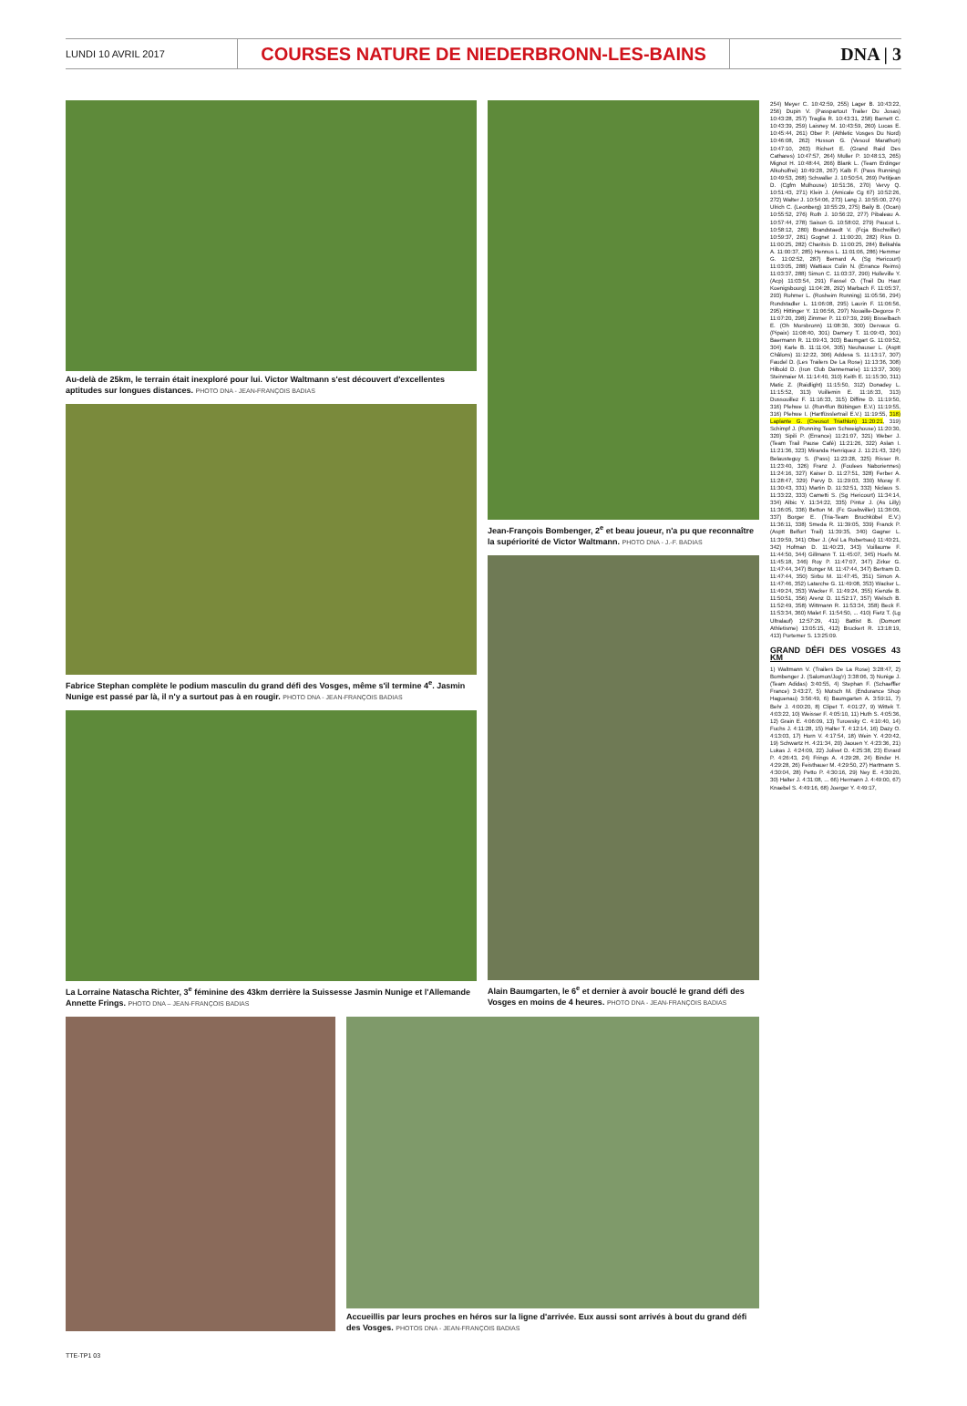LUNDI 10 AVRIL 2017
COURSES NATURE DE NIEDERBRONN-LES-BAINS
DNA | 3
Au-delà de 25km, le terrain était inexploré pour lui. Victor Waltmann s'est découvert d'excellentes aptitudes sur longues distances. PHOTO DNA - JEAN-FRANÇOIS BADIAS
Fabrice Stephan complète le podium masculin du grand défi des Vosges, même s'il termine 4<sup>e</sup>. Jasmin Nunige est passé par là, il n'y a surtout pas à en rougir. PHOTO DNA - JEAN-FRANÇOIS BADIAS
La Lorraine Natascha Richter, 3<sup>e</sup> féminine des 43km derrière la Suissesse Jasmin Nunige et l'Allemande Annette Frings. PHOTO DNA – JEAN-FRANÇOIS BADIAS
Jean-François Bombenger, 2<sup>e</sup> et beau joueur, n'a pu que reconnaître la supériorité de Victor Waltmann. PHOTO DNA - J.-F. BADIAS
Alain Baumgarten, le 6<sup>e</sup> et dernier à avoir bouclé le grand défi des Vosges en moins de 4 heures. PHOTO DNA - JEAN-FRANÇOIS BADIAS
Accueillis par leurs proches en héros sur la ligne d'arrivée. Eux aussi sont arrivés à bout du grand défi des Vosges. PHOTOS DNA - JEAN-FRANÇOIS BADIAS
254) Meyer C. 10:42:59, 255) Lager B. 10:43:22, 256) Dupin V. (Passpartout Trailer Du Josas) 10:43:28, 257) Traglia R. 10:43:31, 258) Barnett C. 10:43:39, 259) Laisney M. 10:43:59, 260) Lucas E. 10:45:44, 261) Ober P. (Athletic Vosges Du Nord) 10:46:08, 262) Husson G. (Vesoul Marathon) 10:47:10, 263) Richert E. (Grand Raid Des Cathares) 10:47:57, 264) Muller P. 10:48:13, 265) Mignot H. 10:48:44, 266) Blank L. (Team Erdinger Alkoholfrei) 10:49:28, 267) Kalb F. (Pass Running) 10:49:53, 268) Schwaller J. 10:50:54, 269) Petitjean D. (Cgfm Mulhouse) 10:51:36, 270) Vervy Q. 10:51:43, 271) Klein J. (Amicale Cg 67) 10:52:26, 272) Walter J. 10:54:06, 273) Lang J. 10:55:00, 274) Ulrich C. (Leonberg) 10:55:29, 275) Baily B. (Ocan) 10:55:52, 276) Roth J. 10:56:22, 277) Pibaleau A. 10:57:44, 278) Saison G. 10:58:02, 279) Paucot L. 10:58:12, 280) Brandstaedt V. (Fcja Bischwiller) 10:59:37, 281) Gognet J. 11:00:20, 282) Rius D. 11:00:25, 282) Charitsis D. 11:00:25, 284) Belkahla A. 11:00:37, 285) Hennus L. 11:01:06, 286) Hemmer G. 11:02:52, 287) Bernard A. (Sg Hericourt) 11:03:05, 288) Wattiaux Colin N. (Errance Reims) 11:03:37, 288) Simon C. 11:03:37, 290) Holleville Y. (Acp) 11:03:54, 291) Fassel O. (Trail Du Haut Koenigsbourg) 11:04:28, 292) Marbach F. 11:05:37, 293) Rohmer L. (Rosheim Running) 11:05:56, 294) Rundstadler L. 11:06:08, 295) Laurin F. 11:06:56, 295) Hittinger Y. 11:06:56, 297) Nouaille-Degorce P. 11:07:20, 298) Zimmer P. 11:07:39, 299) Bisselbach E. (Oh Morsbronn) 11:08:30, 300) Dervaux G. (Pipaix) 11:08:40, 301) Damery T. 11:09:43, 301) Baermann R. 11:09:43, 303) Baumgart G. 11:09:52, 304) Karle B. 11:11:04, 305) Neuhauser L. (Asptt Châlons) 11:12:22, 306) Addesa S. 11:13:17, 307) Faudel D. (Les Trailers De La Rose) 11:13:36, 308) Hilbold D. (Iron Club Dannemarie) 11:13:37, 309) Steinmaier M. 11:14:40, 310) Keith E. 11:15:30, 311) Matic Z. (Raidlight) 11:15:50, 312) Donadey L. 11:15:52, 313) Vuillemin E. 11:16:33, 313) Dussouillez F. 11:16:33, 315) Diffine D. 11:19:50, 316) Plehwe U. (Run4fun Bübingen E.V.) 11:19:55, 316) Plehwe I. (Hartfüsslertrail E.V.) 11:19:55, 318) Laplante G. (Creusot Triathlon) 11:20:21, 319) Schimpf J. (Running Team Schweighouse) 11:20:30, 320) Sipili P. (Errance) 11:21:07, 321) Weber J. (Team Trail Pause Café) 11:21:26, 322) Aslan I. 11:21:36, 323) Miranda Henriquez J. 11:21:43, 324) Belausteguy S. (Pass) 11:23:28, 325) Risser R. 11:23:40, 326) Franz J. (Foulees Naboriennes) 11:24:16, 327) Kaiser D. 11:27:51, 328) Ferber A. 11:28:47, 329) Parvy D. 11:29:03, 330) Moray F. 11:30:43, 331) Martin D. 11:32:51, 332) Niclaus S. 11:33:22, 333) Cametti S. (Sg Hericourt) 11:34:14, 334) Albic Y. 11:34:22, 335) Pintur J. (As Lilly) 11:36:05, 336) Betton M. (Fc Guebwiller) 11:36:09, 337) Borger E. (Tria-Team Bruchköbel E.V.) 11:36:11, 338) Smeda R. 11:39:05, 339) Franck P. (Asptt Belfort Trail) 11:39:35, 340) Gagner L. 11:39:59, 341) Ober J. (Asl La Robertsau) 11:40:21, 342) Hofman D. 11:40:23, 343) Voillaume F. 11:44:50, 344) Gillmann T. 11:45:07, 345) Hoefs M. 11:45:18, 346) Roy P. 11:47:07, 347) Zirker G. 11:47:44, 347) Bunger M. 11:47:44, 347) Bertram D. 11:47:44, 350) Sirbu M. 11:47:45, 351) Simon A. 11:47:46, 352) Latarche G. 11:49:08, 353) Wacker L. 11:49:24, 353) Wacker F. 11:49:24, 355) Kienzle B. 11:50:51, 356) Arenz D. 11:52:17, 357) Welsch B. 11:52:49, 358) Wittmann R. 11:53:34, 358) Beck F. 11:53:34, 360) Malet F. 11:54:50, ... 410) Fietz T. (Lg Ultralauf) 12:57:29, 411) Battist B. (Domont Athletisme) 13:05:15, 412) Bruckert R. 13:18:19, 413) Portemer S. 13:25:09.
GRAND DÉFI DES VOSGES 43 KM
1) Waltmann V. (Trailers De La Rose) 3:28:47, 2) Bombenger J. (Salomon/Jog'r) 3:38:06, 3) Nunige J. (Team Adidas) 3:40:55, 4) Stephan F. (Schaeffler France) 3:43:27, 5) Motsch M. (Endurance Shop Haguenau) 3:56:49, 6) Baumgarten A. 3:59:11, 7) Behr J. 4:00:20, 8) Clipet T. 4:01:27, 9) Wittek T. 4:03:22, 10) Weisser F. 4:05:10, 11) Huth S. 4:05:36, 12) Grain E. 4:06:09, 13) Turowsky C. 4:10:40, 14) Fuchs J. 4:11:28, 15) Halter T. 4:12:14, 16) Dazy O. 4:13:03, 17) Horn V. 4:17:54, 18) Wein Y. 4:20:42, 19) Schwartz H. 4:21:34, 20) Jaouen Y. 4:23:36, 21) Lukas J. 4:24:09, 22) Jolivet D. 4:25:38, 23) Evrard P. 4:26:43, 24) Frings A. 4:29:28, 24) Binder H. 4:29:28, 26) Feisthauer M. 4:29:50, 27) Hartmann S. 4:30:04, 28) Petto P. 4:30:16, 29) Ney E. 4:30:20, 30) Halter J. 4:31:08, ... 66) Hermann J. 4:49:00, 67) Knaebel S. 4:49:16, 68) Joerger Y. 4:49:17,
TTE-TP1 03